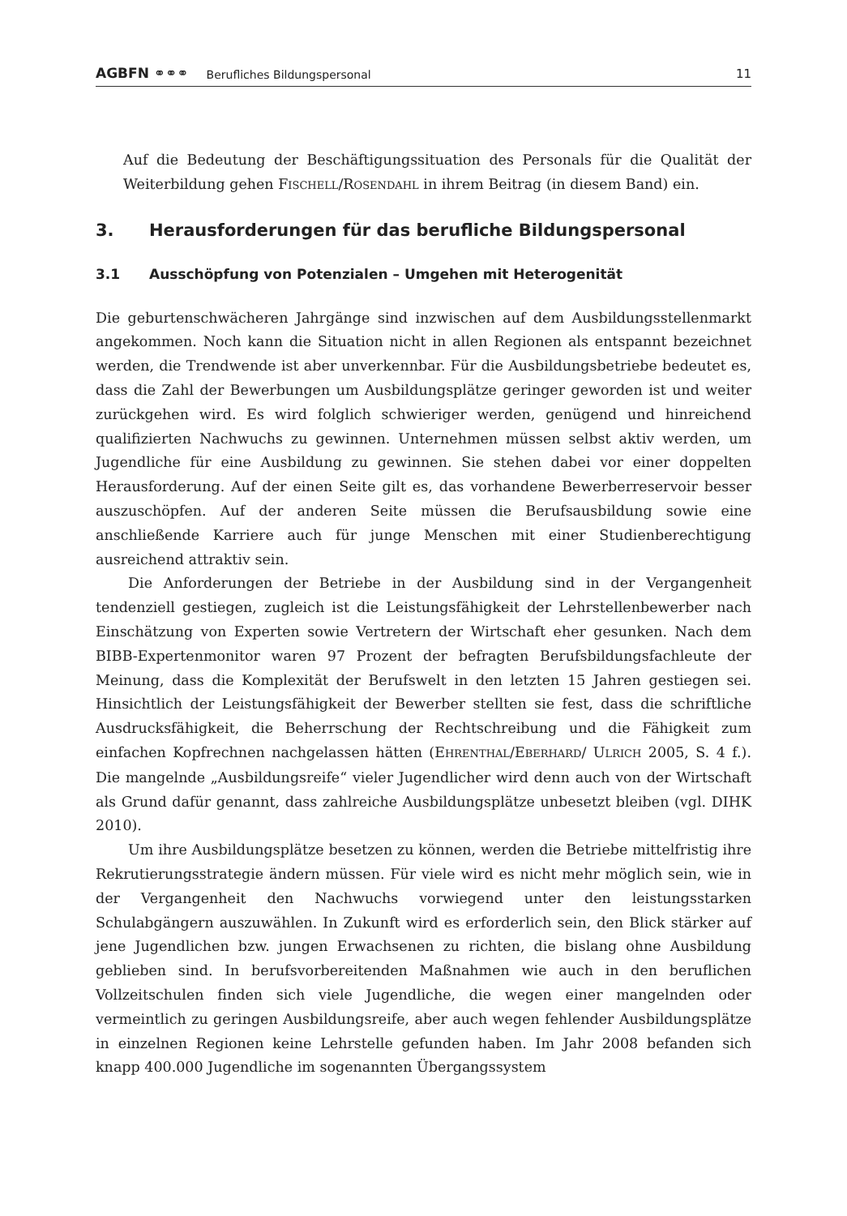AGBFN ⚭⚭⚭ Berufliches Bildungspersonal 11
Auf die Bedeutung der Beschäftigungssituation des Personals für die Qualität der Weiterbildung gehen FISCHELL/ROSENDAHL in ihrem Beitrag (in diesem Band) ein.
3. Herausforderungen für das berufliche Bildungspersonal
3.1 Ausschöpfung von Potenzialen – Umgehen mit Heterogenität
Die geburtenschwächeren Jahrgänge sind inzwischen auf dem Ausbildungsstellenmarkt angekommen. Noch kann die Situation nicht in allen Regionen als entspannt bezeichnet werden, die Trendwende ist aber unverkennbar. Für die Ausbildungsbetriebe bedeutet es, dass die Zahl der Bewerbungen um Ausbildungsplätze geringer geworden ist und weiter zurückgehen wird. Es wird folglich schwieriger werden, genügend und hinreichend qualifizierten Nachwuchs zu gewinnen. Unternehmen müssen selbst aktiv werden, um Jugendliche für eine Ausbildung zu gewinnen. Sie stehen dabei vor einer doppelten Herausforderung. Auf der einen Seite gilt es, das vorhandene Bewerberreservoir besser auszuschöpfen. Auf der anderen Seite müssen die Berufsausbildung sowie eine anschließende Karriere auch für junge Menschen mit einer Studienberechtigung ausreichend attraktiv sein.
Die Anforderungen der Betriebe in der Ausbildung sind in der Vergangenheit tendenziell gestiegen, zugleich ist die Leistungsfähigkeit der Lehrstellenbewerber nach Einschätzung von Experten sowie Vertretern der Wirtschaft eher gesunken. Nach dem BIBB-Expertenmonitor waren 97 Prozent der befragten Berufsbildungsfachleute der Meinung, dass die Komplexität der Berufswelt in den letzten 15 Jahren gestiegen sei. Hinsichtlich der Leistungsfähigkeit der Bewerber stellten sie fest, dass die schriftliche Ausdrucksfähigkeit, die Beherrschung der Rechtschreibung und die Fähigkeit zum einfachen Kopfrechnen nachgelassen hätten (EHRENTHAL/EBERHARD/ ULRICH 2005, S. 4 f.). Die mangelnde „Ausbildungsreife“ vieler Jugendlicher wird denn auch von der Wirtschaft als Grund dafür genannt, dass zahlreiche Ausbildungsplätze unbesetzt bleiben (vgl. DIHK 2010).
Um ihre Ausbildungsplätze besetzen zu können, werden die Betriebe mittelfristig ihre Rekrutierungsstrategie ändern müssen. Für viele wird es nicht mehr möglich sein, wie in der Vergangenheit den Nachwuchs vorwiegend unter den leistungsstarken Schulabgängern auszuwählen. In Zukunft wird es erforderlich sein, den Blick stärker auf jene Jugendlichen bzw. jungen Erwachsenen zu richten, die bislang ohne Ausbildung geblieben sind. In berufsvorbereitenden Maßnahmen wie auch in den beruflichen Vollzeitschulen finden sich viele Jugendliche, die wegen einer mangelnden oder vermeintlich zu geringen Ausbildungsreife, aber auch wegen fehlender Ausbildungsplätze in einzelnen Regionen keine Lehrstelle gefunden haben. Im Jahr 2008 befanden sich knapp 400.000 Jugendliche im sogenannten Übergangssystem